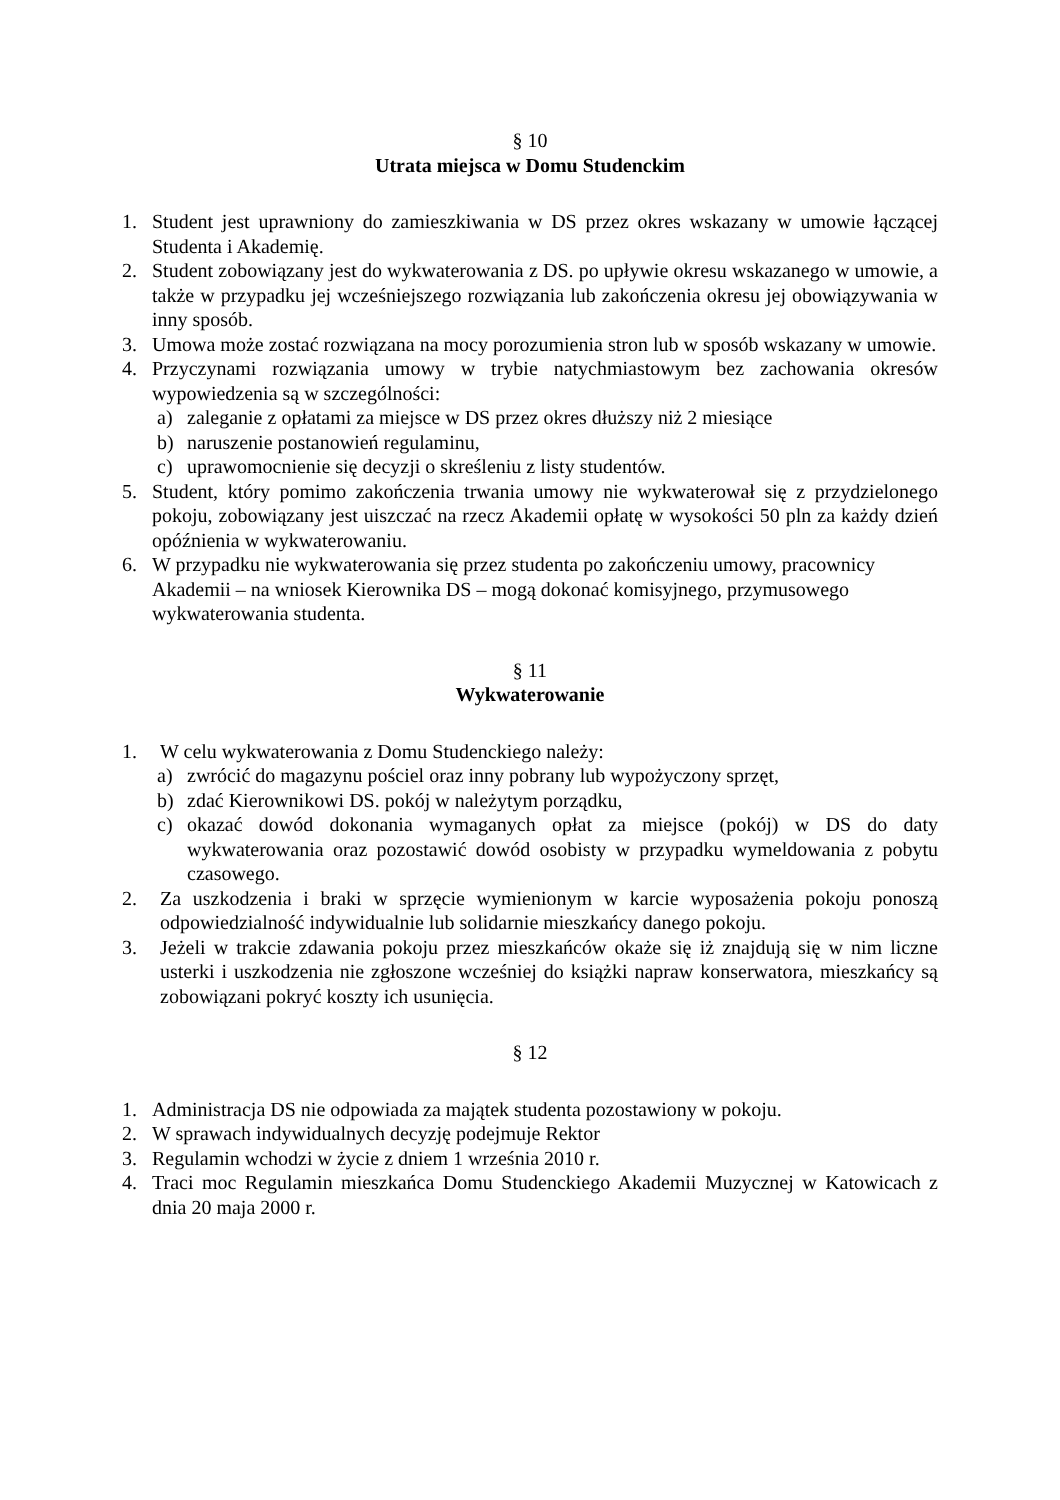§ 10
Utrata miejsca w Domu Studenckim
1. Student jest uprawniony do zamieszkiwania w DS przez okres wskazany w umowie łączącej Studenta i Akademię.
2. Student zobowiązany jest do wykwaterowania z DS. po upływie okresu wskazanego w umowie, a także w przypadku jej wcześniejszego rozwiązania lub zakończenia okresu jej obowiązywania w inny sposób.
3. Umowa może zostać rozwiązana na mocy porozumienia stron lub w sposób wskazany w umowie.
4. Przyczynami rozwiązania umowy w trybie natychmiastowym bez zachowania okresów wypowiedzenia są w szczególności:
a) zaleganie z opłatami za miejsce w DS przez okres dłuższy niż 2 miesiące
b) naruszenie postanowień regulaminu,
c) uprawomocnienie się decyzji o skreśleniu z listy studentów.
5. Student, który pomimo zakończenia trwania umowy nie wykwaterował się z przydzielonego pokoju, zobowiązany jest uiszczać na rzecz Akademii opłatę w wysokości 50 pln za każdy dzień opóźnienia w wykwaterowaniu.
6. W przypadku nie wykwaterowania się przez studenta po zakończeniu umowy, pracownicy Akademii – na wniosek Kierownika DS – mogą dokonać komisyjnego, przymusowego wykwaterowania studenta.
§ 11
Wykwaterowanie
1. W celu wykwaterowania z Domu Studenckiego należy:
a) zwrócić do magazynu pościel oraz inny pobrany lub wypożyczony sprzęt,
b) zdać Kierownikowi DS. pokój w należytym porządku,
c) okazać dowód dokonania wymaganych opłat za miejsce (pokój) w DS do daty wykwaterowania oraz pozostawić dowód osobisty w przypadku wymeldowania z pobytu czasowego.
2. Za uszkodzenia i braki w sprzęcie wymienionym w karcie wyposażenia pokoju ponoszą odpowiedzialność indywidualnie lub solidarnie mieszkańcy danego pokoju.
3. Jeżeli w trakcie zdawania pokoju przez mieszkańców okaże się iż znajdują się w nim liczne usterki i uszkodzenia nie zgłoszone wcześniej do książki napraw konserwatora, mieszkańcy są zobowiązani pokryć koszty ich usunięcia.
§ 12
1. Administracja DS nie odpowiada za majątek studenta pozostawiony w pokoju.
2. W sprawach indywidualnych decyzję podejmuje Rektor
3. Regulamin wchodzi w życie z dniem 1 września 2010 r.
4. Traci moc Regulamin mieszkańca Domu Studenckiego Akademii Muzycznej w Katowicach z dnia 20 maja 2000 r.